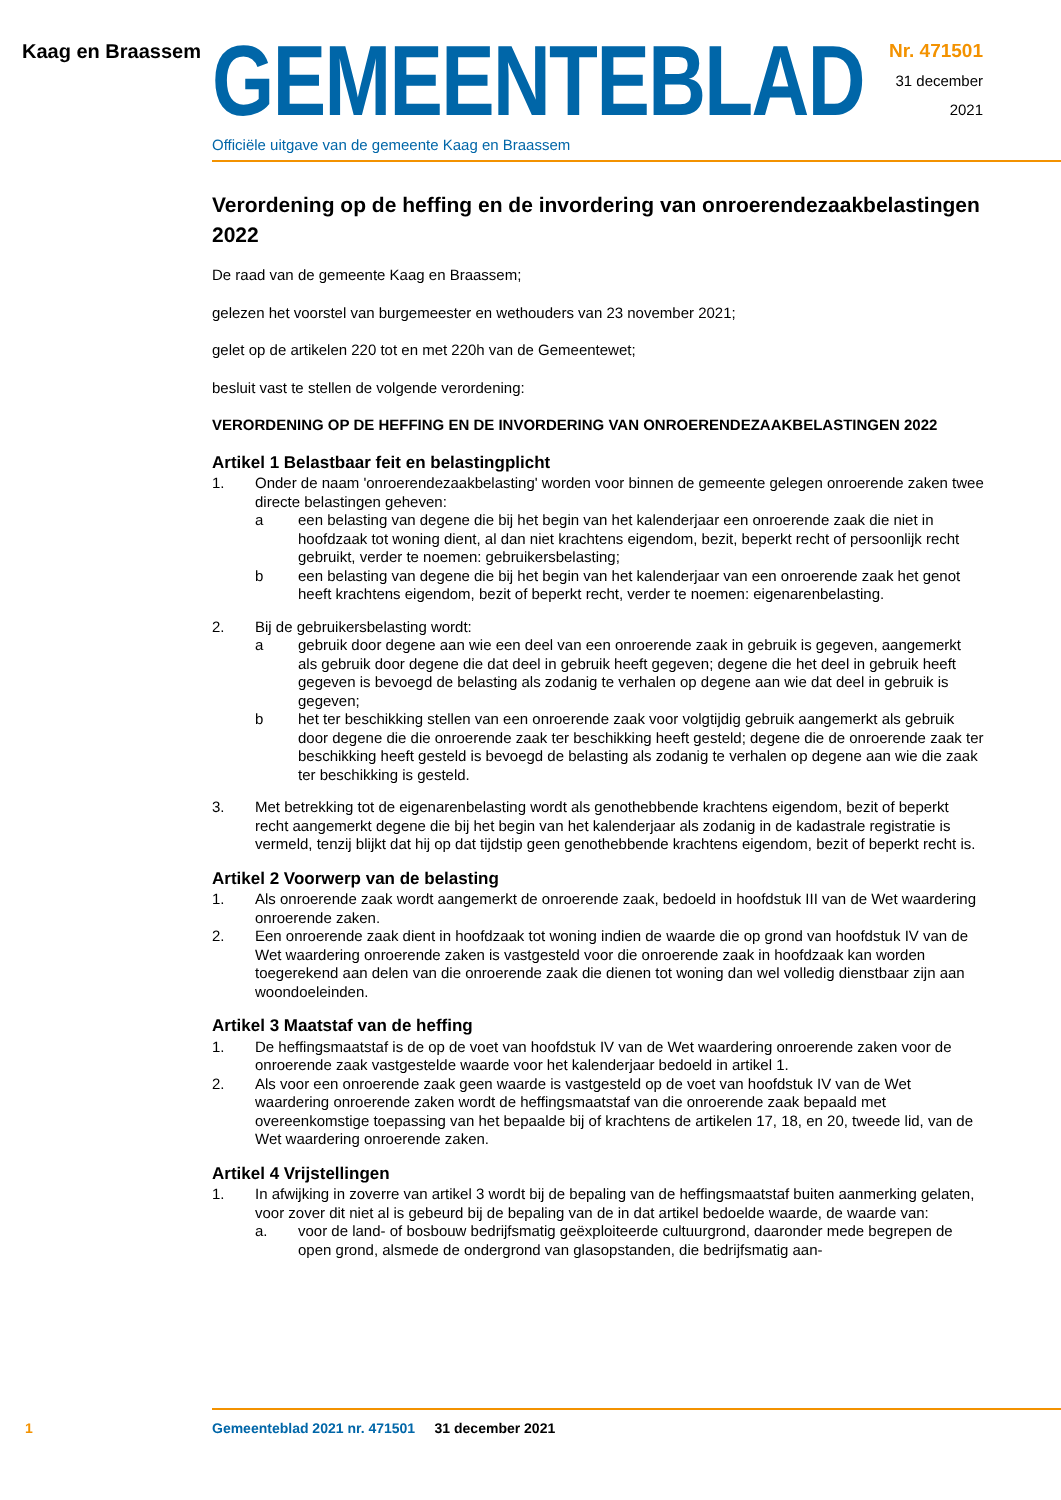Kaag en Braassem
GEMEENTEBLAD
Officiële uitgave van de gemeente Kaag en Braassem
Nr. 471501
31 december
2021
Verordening op de heffing en de invordering van onroerendezaakbelastingen 2022
De raad van de gemeente Kaag en Braassem;
gelezen het voorstel van burgemeester en wethouders van 23 november 2021;
gelet op de artikelen 220 tot en met 220h van de Gemeentewet;
besluit vast te stellen de volgende verordening:
VERORDENING OP DE HEFFING EN DE INVORDERING VAN ONROERENDEZAAKBELASTINGEN 2022
Artikel 1 Belastbaar feit en belastingplicht
1. Onder de naam 'onroerendezaakbelasting' worden voor binnen de gemeente gelegen onroerende zaken twee directe belastingen geheven:
a een belasting van degene die bij het begin van het kalenderjaar een onroerende zaak die niet in hoofdzaak tot woning dient, al dan niet krachtens eigendom, bezit, beperkt recht of persoonlijk recht gebruikt, verder te noemen: gebruikersbelasting;
b een belasting van degene die bij het begin van het kalenderjaar van een onroerende zaak het genot heeft krachtens eigendom, bezit of beperkt recht, verder te noemen: eigenarenbelasting.
2. Bij de gebruikersbelasting wordt:
a gebruik door degene aan wie een deel van een onroerende zaak in gebruik is gegeven, aangemerkt als gebruik door degene die dat deel in gebruik heeft gegeven; degene die het deel in gebruik heeft gegeven is bevoegd de belasting als zodanig te verhalen op degene aan wie dat deel in gebruik is gegeven;
b het ter beschikking stellen van een onroerende zaak voor volgtijdig gebruik aangemerkt als gebruik door degene die die onroerende zaak ter beschikking heeft gesteld; degene die de onroerende zaak ter beschikking heeft gesteld is bevoegd de belasting als zodanig te verhalen op degene aan wie die zaak ter beschikking is gesteld.
3. Met betrekking tot de eigenarenbelasting wordt als genothebbende krachtens eigendom, bezit of beperkt recht aangemerkt degene die bij het begin van het kalenderjaar als zodanig in de kadastrale registratie is vermeld, tenzij blijkt dat hij op dat tijdstip geen genothebbende krachtens eigendom, bezit of beperkt recht is.
Artikel 2 Voorwerp van de belasting
1. Als onroerende zaak wordt aangemerkt de onroerende zaak, bedoeld in hoofdstuk III van de Wet waardering onroerende zaken.
2. Een onroerende zaak dient in hoofdzaak tot woning indien de waarde die op grond van hoofdstuk IV van de Wet waardering onroerende zaken is vastgesteld voor die onroerende zaak in hoofdzaak kan worden toegerekend aan delen van die onroerende zaak die dienen tot woning dan wel volledig dienstbaar zijn aan woondoeleinden.
Artikel 3 Maatstaf van de heffing
1. De heffingsmaatstaf is de op de voet van hoofdstuk IV van de Wet waardering onroerende zaken voor de onroerende zaak vastgestelde waarde voor het kalenderjaar bedoeld in artikel 1.
2. Als voor een onroerende zaak geen waarde is vastgesteld op de voet van hoofdstuk IV van de Wet waardering onroerende zaken wordt de heffingsmaatstaf van die onroerende zaak bepaald met overeenkomstige toepassing van het bepaalde bij of krachtens de artikelen 17, 18, en 20, tweede lid, van de Wet waardering onroerende zaken.
Artikel 4 Vrijstellingen
1. In afwijking in zoverre van artikel 3 wordt bij de bepaling van de heffingsmaatstaf buiten aanmerking gelaten, voor zover dit niet al is gebeurd bij de bepaling van de in dat artikel bedoelde waarde, de waarde van:
a. voor de land- of bosbouw bedrijfsmatig geëxploiteerde cultuurgrond, daaronder mede begrepen de open grond, alsmede de ondergrond van glasopstanden, die bedrijfsmatig aan-
1 Gemeenteblad 2021 nr. 471501 31 december 2021